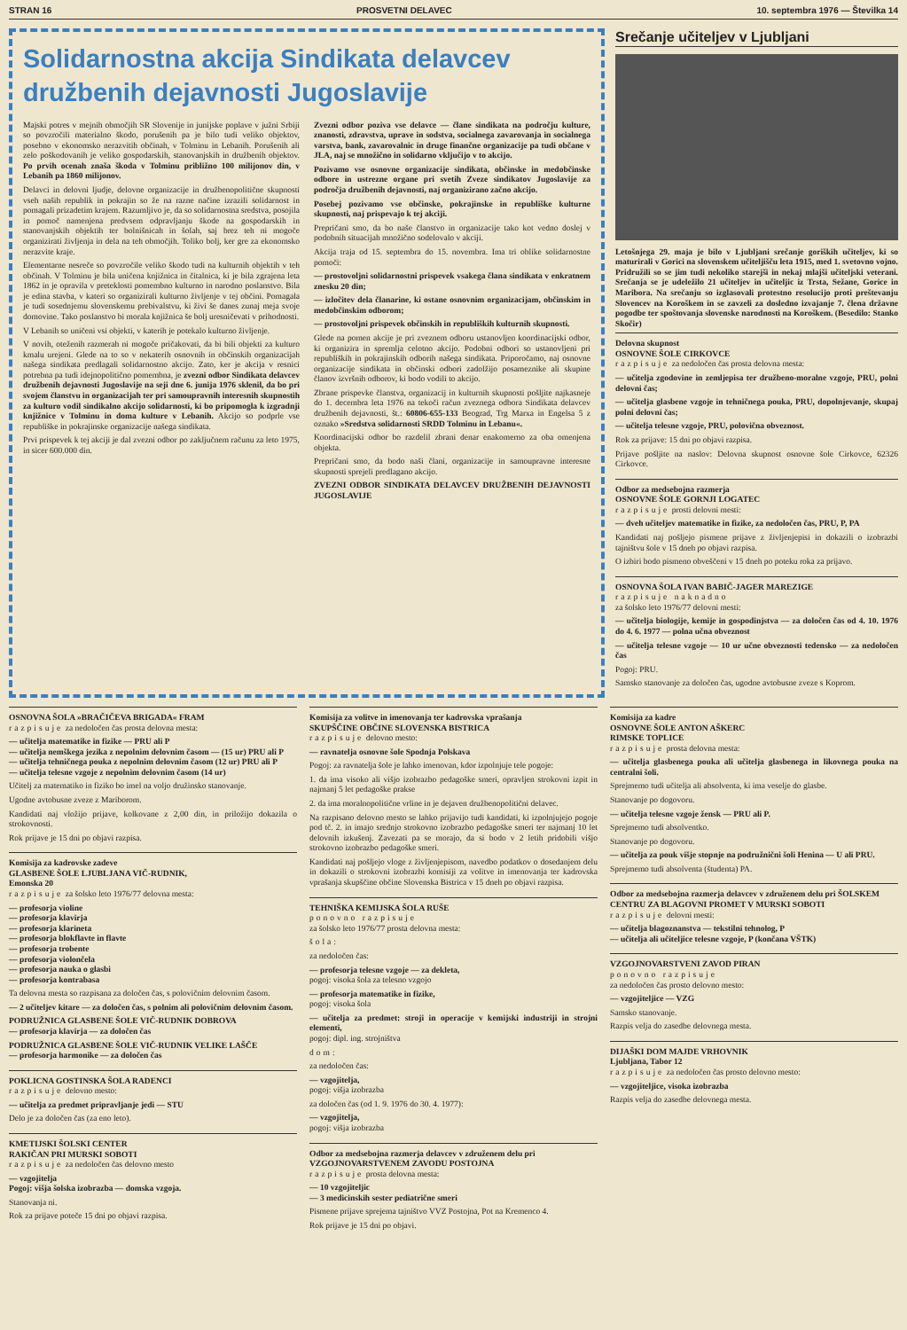STRAN 16 PROSVETNI DELAVEC 10. septembra 1976 — Številka 14
Solidarnostna akcija Sindikata delavcev družbenih dejavnosti Jugoslavije
Majski potres v mejnih območjih SR Slovenije in junijske poplave v južni Srbiji so povzročili materialno škodo, porušenih pa je bilo tudi veliko objektov, posebno v ekonomsko nerazvitih občinah, v Tolminu in Lebanih. Porušenih ali zelo poškodovanih je veliko gospodarskih, stanovanjskih in družbenih objektov. Po prvih ocenah znaša škoda v Tolminu približno 100 milijonov din, v Lebanih pa 1860 milijonov.
Delavci in delovni ljudje, delovne organizacije in družbenopolitične skupnosti vseh naših republik in pokrajin so že na razne načine izrazili solidarnost in pomagali prizadetim krajem. Razumljivo je, da so solidarnostna sredstva, posojila in pomoč namenjena predvsem odpravljanju škode na gospodarskih in stanovanjskih objektih ter bolnišnicah in šolah, saj brez teh ni mogoče organizirati življenja in dela na teh območjih. Toliko bolj, ker gre za ekonomsko nerazvite kraje.
Elementarne nesreče so povzročile veliko škodo tudi na kulturnih objektih v teh občinah. V Tolminu je bila uničena knjižnica in čitalnica, ki je bila zgrajena leta 1862 in je opravila v preteklosti pomembno kulturno in narodno poslanstvo. Bila je edina stavba, v kateri so organizirali kulturno življenje v tej občini. Pomagala je tudi sosednjemu slovenskemu prebivalstvu, ki živi še danes zunaj meja svoje domovine. Tako poslanstvo bi morala knjižnica še bolj uresničevati v prihodnosti.
V Lebanih so uničeni vsi objekti, v katerih je potekalo kulturno življenje.
V novih, oteženih razmerah ni mogoče pričakovati, da bi bili objekti za kulturo kmalu urejeni. Glede na to so v nekaterih osnovnih in občinskih organizacijah našega sindikata predlagali solidarnostno akcijo. Zato, ker je akcija v resnici potrebna pa tudi idejnopolitično pomembna, je zvezni odbor Sindikata delavcev družbenih dejavnosti Jugoslavije na seji dne 6. junija 1976 sklenil, da bo pri svojem članstvu in organizacijah ter pri samoupravnih interesnih skupnostih za kulturo vodil sindikalno akcijo solidarnosti, ki bo pripomogla k izgradnji knjižnice v Tolminu in doma kulture v Lebanih. Akcijo so podprle vse republiške in pokrajinske organizacije našega sindikata.
Prvi prispevek k tej akciji je dal zvezni odbor po zaključnem računu za leto 1975, in sicer 600.000 din.
Zvezni odbor poziva vse delavce — člane sindikata na področju kulture, znanosti, zdravstva, uprave in sodstva, socialnega zavarovanja in socialnega varstva, bank, zavarovalnic in druge finančne organizacije pa tudi občane v JLA, naj se množično in solidarno vključijo v to akcijo.
Pozivamo vse osnovne organizacije sindikata, občinske in medobčinske odbore in ustrezne organe pri svetih Zveze sindikatov Jugoslavije za področja družbenih dejavnosti, naj organizirano začno akcijo.
Posebej pozivamo vse občinske, pokrajinske in republiške kulturne skupnosti, naj prispevajo k tej akciji.
Prepričani smo, da bo naše članstvo in organizacije tako kot vedno doslej v podobnih situacijah množično sodelovalo v akciji.
Akcija traja od 15. septembra do 15. novembra. Ima tri oblike solidarnostne pomoči:
— prostovoljni solidarnostni prispevek vsakega člana sindikata v enkratnem znesku 20 din;
— izločitev dela članarine, ki ostane osnovnim organizacijam, občinskim in medobčinskim odborom;
— prostovoljni prispevek občinskih in republiških kulturnih skupnosti.
Glede na pomen akcije je pri zveznem odboru ustanovljen koordinacijski odbor, ki organizira in spremlja celotno akcijo. Podobni odbori so ustanovljeni pri republiških in pokrajinskih odborih našega sindikata. Priporočamo, naj osnovne organizacije sindikata in občinski odbori zadolžijo posameznike ali skupine članov izvršnih odborov, ki bodo vodili to akcijo.
Zbrane prispevke članstva, organizacij in kulturnih skupnosti pošljite najkasneje do 1. decembra leta 1976 na tekoči račun zveznega odbora Sindikata delavcev družbenih dejavnosti, št.: 60806-655-133 Beograd, Trg Marxa in Engelsa 5 z oznako »Sredstva solidarnosti SRDD Tolminu in Lebanu«.
Koordinacijski odbor bo razdelil zbrani denar enakomerno za oba omenjena objekta.
Prepričani smo, da bodo naši člani, organizacije in samoupravne interesne skupnosti sprejeli predlagano akcijo.
ZVEZNI ODBOR SINDIKATA DELAVCEV DRUŽBENIH DEJAVNOSTI JUGOSLAVIJE
Srečanje učiteljev v Ljubljani
Letošnjega 29. maja je bilo v Ljubljani srečanje goriških učiteljev, ki so maturirali v Gorici na slovenskem učiteljišču leta 1915, med 1. svetovno vojno. Pridružili so se jim tudi nekoliko starejši in nekaj mlajši učiteljski veterani. Srečanja se je udeležilo 21 učiteljev in učiteljic iz Trsta, Sežane, Gorice in Maribora. Na srečanju so izglasovali protestno resolucijo proti preštevanju Slovencev na Koroškem in se zavzeli za dosledno izvajanje 7. člena državne pogodbe ter spoštovanja slovenske narodnosti na Koroškem. (Besedilo: Stanko Skočir)
Delovna skupnost
OSNOVNE ŠOLE CIRKOVCE
razpisuje za nedoločen čas prosta delovna mesta:
— učitelja zgodovine in zemljepisa ter družbeno-moralne vzgoje, PRU, polni delovni čas;
— učitelja glasbene vzgoje in tehničnega pouka, PRU, dopolnjevanje, skupaj polni delovni čas;
— učitelja telesne vzgoje, PRU, polovična obveznost.
Rok za prijave: 15 dni po objavi razpisa.
Prijave pošljite na naslov: Delovna skupnost osnovne šole Cirkovce, 62326 Cirkovce.
Odbor za medsebojna razmerja
OSNOVNE ŠOLE GORNJI LOGATEC
razpisuje prosti delovni mesti:
— dveh učiteljev matematike in fizike, za nedoločen čas, PRU, P, PA
Kandidati naj pošljejo pismene prijave z življenjepisi in dokazili o izobrazbi tajništvu šole v 15 dneh po objavi razpisa.
O izbiri bodo pismeno obveščeni v 15 dneh po poteku roka za prijavo.
OSNOVNA ŠOLA IVAN BABIČ-JAGER MAREZIGE
razpisuje naknadno
za šolsko leto 1976/77 delovni mesti:
— učitelja biologije, kemije in gospodinjstva — za določen čas od 4. 10. 1976 do 4. 6. 1977 — polna učna obveznost
— učitelja telesne vzgoje — 10 ur učne obveznosti tedensko — za nedoločen čas
Pogoj: PRU.
Samsko stanovanje za določen čas, ugodne avtobusne zveze s Koprom.
OSNOVNA ŠOLA »BRAČIČEVA BRIGADA« FRAM
razpisuje za nedoločen čas prosta delovna mesta:
— učitelja matematike in fizike — PRU ali P
— učitelja nemškega jezika z nepolnim delovnim časom — (15 ur) PRU ali P
— učitelja tehničnega pouka z nepolnim delovnim časom (12 ur) PRU ali P
— učitelja telesne vzgoje z nepolnim delovnim časom (14 ur)
Učitelj za matematiko in fiziko bo imel na voljo družinsko stanovanje.
Ugodne avtobusne zveze z Mariborom.
Kandidati naj vložijo prijave, kolkovane z 2,00 din, in priložijo dokazila o strokovnosti.
Rok prijave je 15 dni po objavi razpisa.
Komisija za kadrovske zadeve
GLASBENE ŠOLE LJUBLJANA VIČ-RUDNIK,
Emonska 20
razpisuje za šolsko leto 1976/77 delovna mesta:
— profesorja violine
— profesorja klavirja
— profesorja klarineta
— profesorja blokflavte in flavte
— profesorja trobente
— profesorja violončela
— profesorja nauka o glasbi
— profesorja kontrabasa
Ta delovna mesta so razpisana za določen čas, s polovičnim delovnim časom.
— 2 učiteljev kitare — za določen čas, s polnim ali polovičnim delovnim časom.
PODRUŽNICA GLASBENE ŠOLE VIČ-RUDNIK DOBROVA
— profesorja klavirja — za določen čas
PODRUŽNICA GLASBENE ŠOLE VIČ-RUDNIK VELIKE LAŠČE
— profesorja harmonike — za določen čas
POKLICNA GOSTINSKA ŠOLA RADENCI
razpisuje delovno mesto:
— učitelja za predmet pripravljanje jedi — STU
Delo je za določen čas (za eno leto).
KMETIJSKI ŠOLSKI CENTER
RAKIČAN PRI MURSKI SOBOTI
razpisuje za nedoločen čas delovno mesto
— vzgojitelja
Pogoj: višja šolska izobrazba — domska vzgoja.
Stanovanja ni.
Rok za prijave poteče 15 dni po objavi razpisa.
Komisija za volitve in imenovanja ter kadrovska vprašanja
SKUPŠČINE OBČINE SLOVENSKA BISTRICA
razpisuje delovno mesto:
— ravnatelja osnovne šole Spodnja Polskava
Pogoj: za ravnatelja šole je lahko imenovan, kdor izpolnjuje tele pogoje:
1. da ima visoko ali višjo izobrazbo pedagoške smeri, opravljen strokovni izpit in najmanj 5 let pedagoške prakse
2. da ima moralnopolitične vrline in je dejaven družbenopolitični delavec.
Na razpisano delovno mesto se lahko prijavijo tudi kandidati, ki izpolnjujejo pogoje pod tč. 2. in imajo srednjo strokovno izobrazbo pedagoške smeri ter najmanj 10 let delovnih izkušenj. Zavezati pa se morajo, da si bodo v 2 letih pridobili višjo strokovno izobrazbo pedagoške smeri.
Kandidati naj pošljejo vloge z življenjepisom, navedbo podatkov o dosedanjem delu in dokazili o strokovni izobrazbi komisiji za volitve in imenovanja ter kadrovska vprašanja skupščine občine Slovenska Bistrica v 15 dneh po objavi razpisa.
TEHNIŠKA KEMIJSKA ŠOLA RUŠE
ponovno razpisuje
za šolsko leto 1976/77 prosta delovna mesta:
šola:
za nedoločen čas:
— profesorja telesne vzgoje — za dekleta,
pogoj: visoka šola za telesno vzgojo
— profesorja matematike in fizike,
pogoj: visoka šola
— učitelja za predmet: stroji in operacije v kemijski industriji in strojni elementi,
pogoj: dipl. ing. strojništva
dom:
za nedoločen čas:
— vzgojitelja,
pogoj: višja izobrazba
za določen čas (od 1. 9. 1976 do 30. 4. 1977):
— vzgojitelja,
pogoj: višja izobrazba
Odbor za medsebojna razmerja delavcev v združenem delu pri VZGOJNOVARSTVENEM ZAVODU POSTOJNA
razpisuje prosta delovna mesta:
— 10 vzgojiteljic
— 3 medicinskih sester pediatrične smeri
Pismene prijave sprejema tajništvo VVZ Postojna, Pot na Kremenco 4.
Rok prijave je 15 dni po objavi.
Komisija za kadre
OSNOVNE ŠOLE ANTON AŠKERC
RIMSKE TOPLICE
razpisuje prosta delovna mesta:
— učitelja glasbenega pouka ali učitelja glasbenega in likovnega pouka na centralni šoli.
Sprejmemo tudi učitelja ali absolventa, ki ima veselje do glasbe.
Stanovanje po dogovoru.
— učitelja telesne vzgoje žensk — PRU ali P.
Sprejmemo tudi absolventko.
Stanovanje po dogovoru.
— učitelja za pouk višje stopnje na podružnični šoli Henina — U ali PRU.
Sprejmemo tudi absolventa (študenta) PA.
Odbor za medsebojna razmerja delavcev v združenem delu pri ŠOLSKEM CENTRU ZA BLAGOVNI PROMET V MURSKI SOBOTI
razpisuje delovni mesti:
— učitelja blagoznanstva — tekstilni tehnolog, P
— učitelja ali učiteljice telesne vzgoje, P (končana VŠTK)
VZGOJNOVARSTVENI ZAVOD PIRAN
ponovno razpisuje
za nedoločen čas prosto delovno mesto:
— vzgojiteljice — VZG
Samsko stanovanje.
Razpis velja do zasedbe delovnega mesta.
DIJAŠKI DOM MAJDE VRHOVNIK
Ljubljana, Tabor 12
razpisuje za nedoločen čas prosto delovno mesto:
— vzgojiteljice, visoka izobrazba
Razpis velja do zasedbe delovnega mesta.